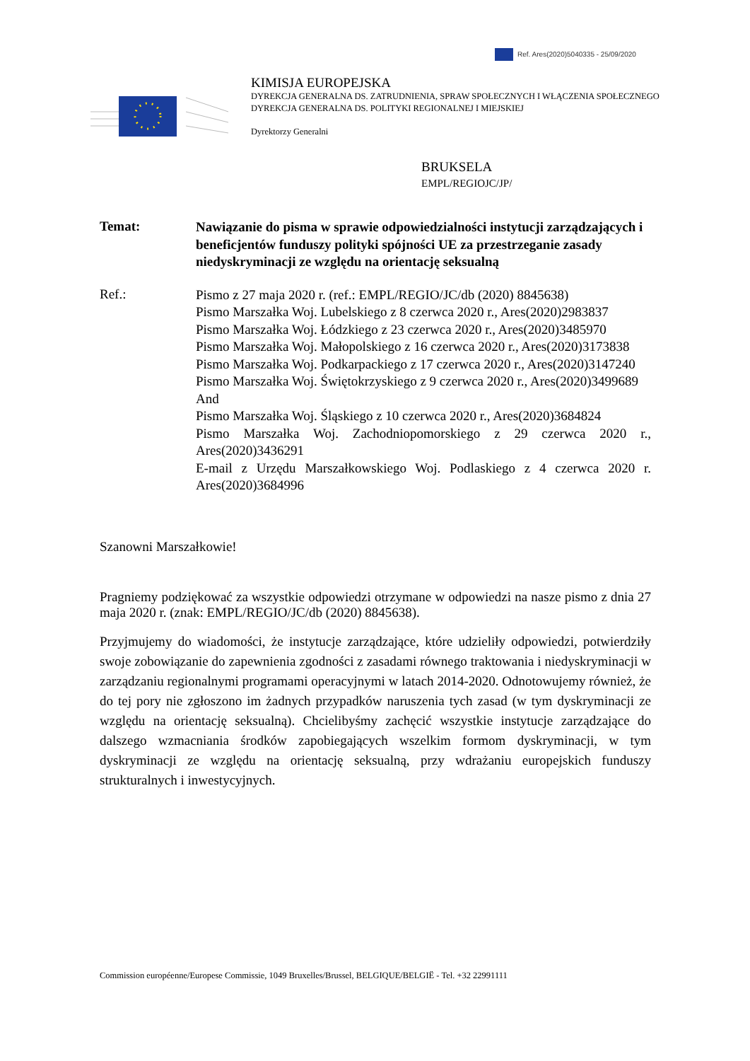Ref. Ares(2020)5040335 - 25/09/2020
KIMISJA EUROPEJSKA
DYREKCJA GENERALNA DS. ZATRUDNIENIA, SPRAW SPOŁECZNYCH I WŁĄCZENIA SPOŁECZNEGO
DYREKCJA GENERALNA DS. POLITYKI REGIONALNEJ I MIEJSKIEJ
Dyrektorzy Generalni
BRUKSELA
EMPL/REGIOJC/JP/
Temat:
Nawiązanie do pisma w sprawie odpowiedzialności instytucji zarządzających i beneficjentów funduszy polityki spójności UE za przestrzeganie zasady niedyskryminacji ze względu na orientację seksualną
Ref.:
Pismo z 27 maja 2020 r. (ref.: EMPL/REGIO/JC/db (2020) 8845638)
Pismo Marszałka Woj. Lubelskiego z 8 czerwca 2020 r., Ares(2020)2983837
Pismo Marszałka Woj. Łódzkiego z 23 czerwca 2020 r., Ares(2020)3485970
Pismo Marszałka Woj. Małopolskiego z 16 czerwca 2020 r., Ares(2020)3173838
Pismo Marszałka Woj. Podkarpackiego z 17 czerwca 2020 r., Ares(2020)3147240
Pismo Marszałka Woj. Świętokrzyskiego z 9 czerwca 2020 r., Ares(2020)3499689
And
Pismo Marszałka Woj. Śląskiego z 10 czerwca 2020 r., Ares(2020)3684824
Pismo Marszałka Woj. Zachodniopomorskiego z 29 czerwca 2020 r., Ares(2020)3436291
E-mail z Urzędu Marszałkowskiego Woj. Podlaskiego z 4 czerwca 2020 r. Ares(2020)3684996
Szanowni Marszałkowie!
Pragniemy podziękować za wszystkie odpowiedzi otrzymane w odpowiedzi na nasze pismo z dnia 27 maja 2020 r. (znak: EMPL/REGIO/JC/db (2020) 8845638).
Przyjmujemy do wiadomości, że instytucje zarządzające, które udzieliły odpowiedzi, potwierdziły swoje zobowiązanie do zapewnienia zgodności z zasadami równego traktowania i niedyskryminacji w zarządzaniu regionalnymi programami operacyjnymi w latach 2014-2020. Odnotowujemy również, że do tej pory nie zgłoszono im żadnych przypadków naruszenia tych zasad (w tym dyskryminacji ze względu na orientację seksualną). Chcielibyśmy zachęcić wszystkie instytucje zarządzające do dalszego wzmacniania środków zapobiegających wszelkim formom dyskryminacji, w tym dyskryminacji ze względu na orientację seksualną, przy wdrażaniu europejskich funduszy strukturalnych i inwestycyjnych.
Commission européenne/Europese Commissie, 1049 Bruxelles/Brussel, BELGIQUE/BELGIË - Tel. +32 22991111